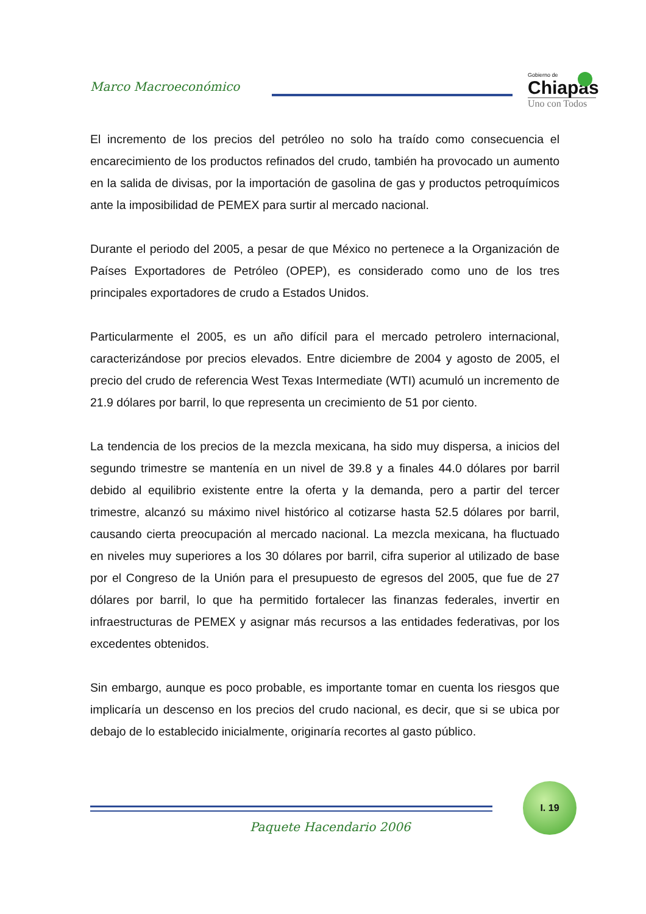Marco Macroeconómico
Gobierno de
Chiapas
Uno con Todos
El incremento de los precios del petróleo no solo ha traído como consecuencia el encarecimiento de los productos refinados del crudo, también ha provocado un aumento en la salida de divisas, por la importación de gasolina de gas y productos petroquímicos ante la imposibilidad de PEMEX para surtir al mercado nacional.
Durante el periodo del 2005, a pesar de que México no pertenece a la Organización de Países Exportadores de Petróleo (OPEP), es considerado como uno de los tres principales exportadores de crudo a Estados Unidos.
Particularmente el 2005, es un año difícil para el mercado petrolero internacional, caracterizándose por precios elevados. Entre diciembre de 2004 y agosto de 2005, el precio del crudo de referencia West Texas Intermediate (WTI) acumuló un incremento de 21.9 dólares por barril, lo que representa un crecimiento de 51 por ciento.
La tendencia de los precios de la mezcla mexicana, ha sido muy dispersa, a inicios del segundo trimestre se mantenía en un nivel de 39.8 y a finales 44.0 dólares por barril debido al equilibrio existente entre la oferta y la demanda, pero a partir del tercer trimestre, alcanzó su máximo nivel histórico al cotizarse hasta 52.5 dólares por barril, causando cierta preocupación al mercado nacional. La mezcla mexicana, ha fluctuado en niveles muy superiores a los 30 dólares por barril, cifra superior al utilizado de base por el Congreso de la Unión para el presupuesto de egresos del 2005, que fue de 27 dólares por barril, lo que ha permitido fortalecer las finanzas federales, invertir en infraestructuras de PEMEX y asignar más recursos a las entidades federativas, por los excedentes obtenidos.
Sin embargo, aunque es poco probable, es importante tomar en cuenta los riesgos que implicaría un descenso en los precios del crudo nacional, es decir, que si se ubica por debajo de lo establecido inicialmente, originaría recortes al gasto público.
I. 19
Paquete Hacendario 2006